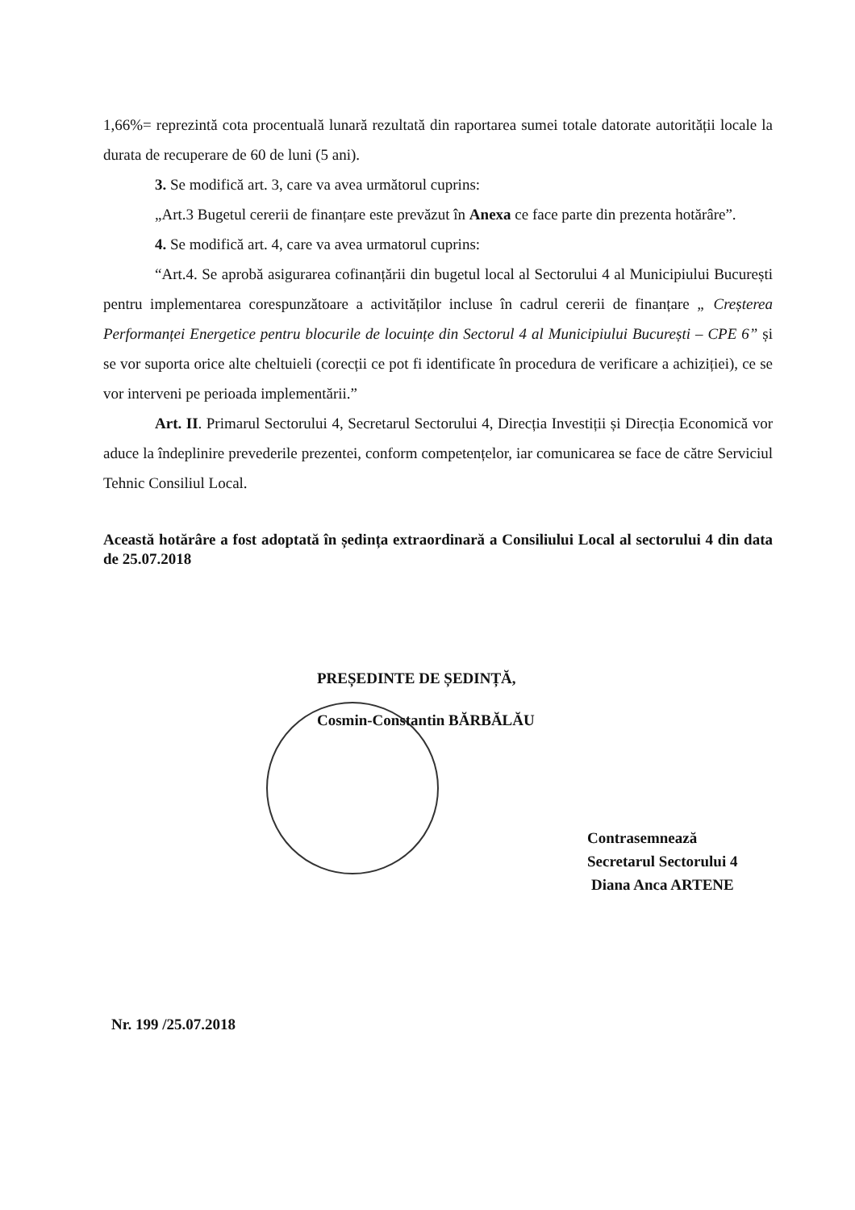1,66%= reprezintă cota procentuală lunară rezultată din raportarea sumei totale datorate autorității locale la durata de recuperare de 60 de luni (5 ani).
3. Se modifică art. 3, care va avea următorul cuprins:
„Art.3 Bugetul cererii de finanțare este prevăzut în Anexa ce face parte din prezenta hotărâre”.
4. Se modifică art. 4, care va avea urmatorul cuprins:
“Art.4. Se aprobă asigurarea cofinanțării din bugetul local al Sectorului 4 al Municipiului București pentru implementarea corespunzătoare a activităților incluse în cadrul cererii de finanțare „ Creșterea Performanței Energetice pentru blocurile de locuințe din Sectorul 4 al Municipiului București – CPE 6” și se vor suporta orice alte cheltuieli (corecții ce pot fi identificate în procedura de verificare a achiziției), ce se vor interveni pe perioada implementării.”
Art. II. Primarul Sectorului 4, Secretarul Sectorului 4, Direcția Investiții și Direcția Economică vor aduce la îndeplinire prevederile prezentei, conform competențelor, iar comunicarea se face de către Serviciul Tehnic Consiliul Local.
Această hotărâre a fost adoptată în ședința extraordinară a Consiliului Local al sectorului 4 din data de 25.07.2018
PREȘEDINTE DE ȘEDINȚĂ,
Cosmin-Constantin BĂRBĂLĂU
Contrasemnează
Secretarul Sectorului 4
Diana Anca ARTENE
Nr. 199 /25.07.2018